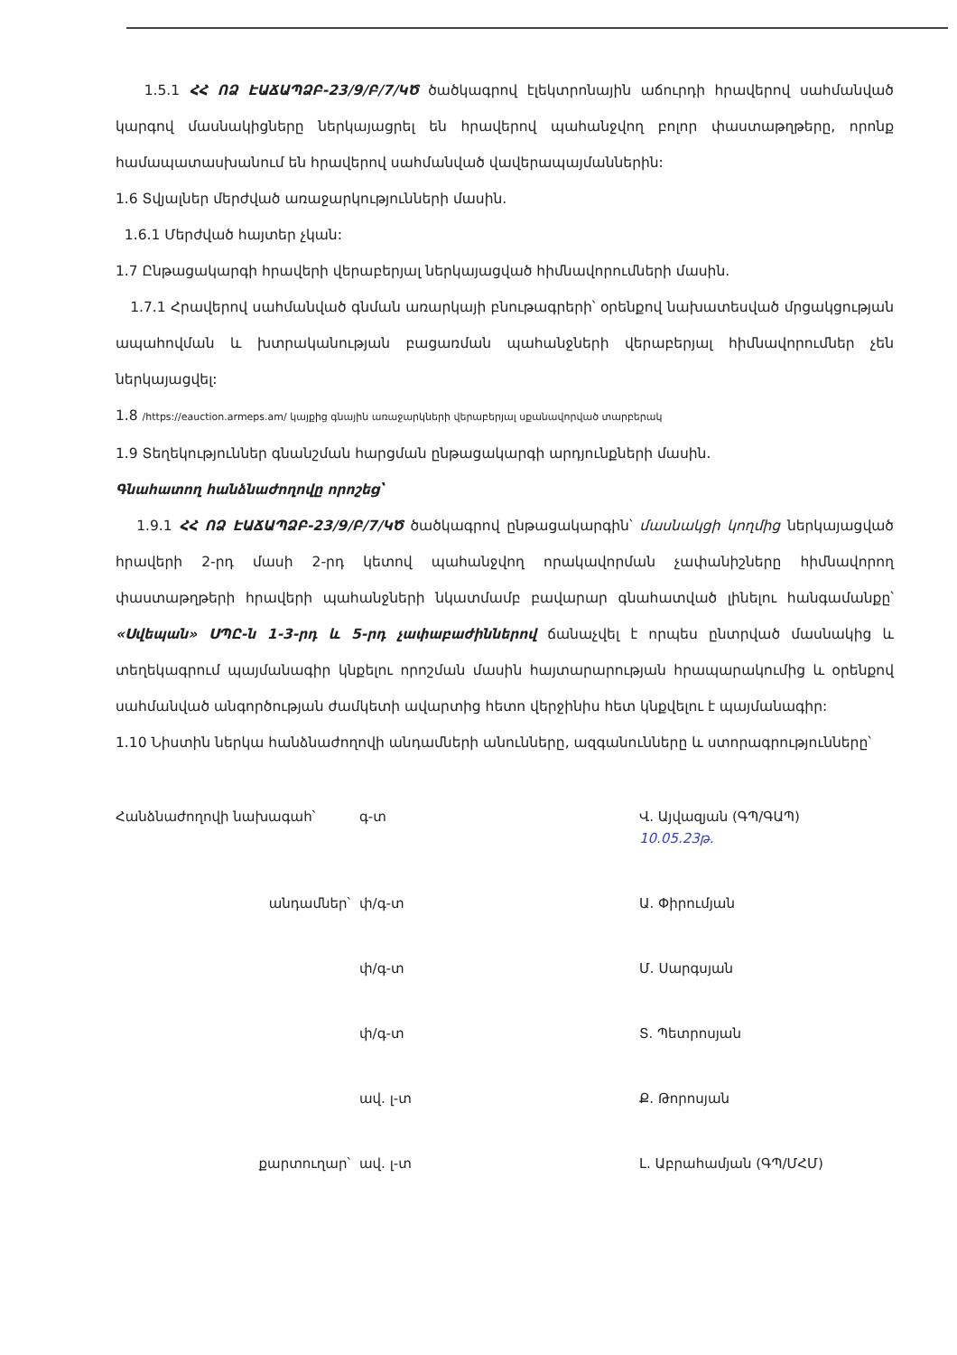1.5.1 ՀՀ ՈՁ ԷԱՃԱՊՁԲ-23/9/Բ/7/ԿԾ ծածկագրով էլեկտրոնային աճուրդի հրավերով սահմանված կարգով մասնակիցները ներկայացրել են հրավերով պահանջվող բոլոր փաստաթղթերը, որոնք համապատասխանում են հրավերով սահմանված վավերապայմաններին:
1.6 Տվյալներ մերժված առաջարկությունների մասին.
1.6.1 Մերժված հայտեր չկան:
1.7 Ընթացակարգի հրավերի վերաբերյալ ներկայացված հիմնավորումների մասին.
1.7.1 Հրավերով սահմանված գնման առարկայի բնութագրերի՝ օրենքով նախատեսված մրցակցության ապահովման և խտրականության բացառման պահանջների վերաբերյալ հիմնավորումներ չեն ներկայացվել:
1.8 /https://eauction.armeps.am/ կայքից գնային առաջարկների վերաբերյալ սքանավորված տարբերակ
1.9 Տեղեկություններ գնանշման հարցման ընթացակարգի արդյունքների մասին.
Գնահատող հանձնաժողովը որոշեց՝
1.9.1 ՀՀ ՈՁ ԷԱՃԱՊՁԲ-23/9/Բ/7/ԿԾ ծածկագրով ընթացակարգին՝ մասնակցի կողմից ներկայացված հրավերի 2-րդ մասի 2-րդ կետով պահանջվող որակավորման չափանիշները հիմնավորող փաստաթղթերի հրավերի պահանջների նկատմամբ բավարար գնահատված լինելու հանգամանքը՝ «Սվեպան» ՍՊԸ-ն 1-3-րդ և 5-րդ չափաբաժիններով ճանաչվել է որպես ընտրված մասնակից և տեղեկագրում պայմանագիր կնքելու որոշման մասին հայտարարության հրապարակումից և օրենքով սահմանված անգործության ժամկետի ավարտից հետո վերջինիս հետ կնքվելու է պայմանագիր:
1.10 Նիստին ներկա հանձնաժողովի անդամների անունները, ազգանունները և ստորագրությունները՝
Հանձնաժողովի նախագահ՝
գ-տ
Վ. Այվազյան (ԳՊ/ԳԱՊ)
10.05.23թ.
անդամներ՝
փ/գ-տ
Ա. Փիրումյան
փ/գ-տ
Մ. Սարգսյան
փ/գ-տ
Տ. Պետրոսյան
ավ. լ-տ
Ք. Թորոսյան
քարտուղար՝
ավ. լ-տ
Լ. Աբրահամյան (ԳՊ/ՄՀՄ)